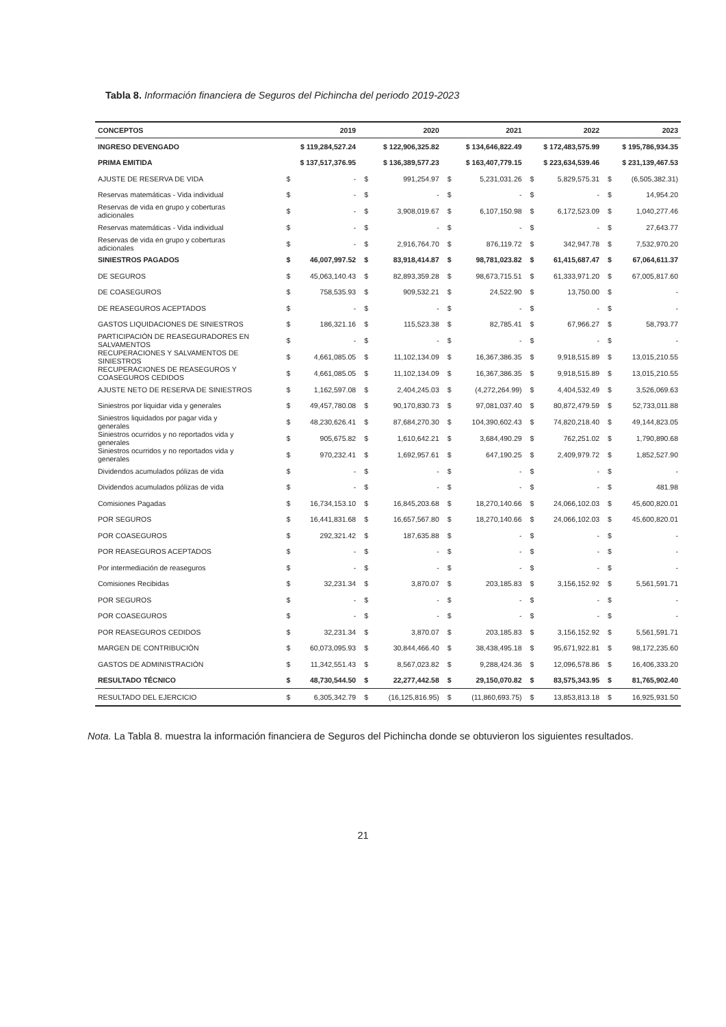Tabla 8. Información financiera de Seguros del Pichincha del periodo 2019-2023
| CONCEPTOS | 2019 | | 2020 | | 2021 | | 2022 | | 2023 | |
| --- | --- | --- | --- | --- | --- | --- | --- | --- | --- | --- |
| INGRESO DEVENGADO | $ 119,284,527.24 | | $ 122,906,325.82 | | $ 134,646,822.49 | | $ 172,483,575.99 | | $ 195,786,934.35 | |
| PRIMA EMITIDA | $ 137,517,376.95 | | $ 136,389,577.23 | | $ 163,407,779.15 | | $ 223,634,539.46 | | $ 231,139,467.53 | |
| AJUSTE DE RESERVA DE VIDA | $ | - | $ | 991,254.97 | $ | 5,231,031.26 | $ | 5,829,575.31 | $ | (6,505,382.31) |
| Reservas matemáticas - Vida individual | $ | - | $ | - | $ | - | $ | - | $ | 14,954.20 |
| Reservas de vida en grupo y coberturas adicionales | $ | - | $ | 3,908,019.67 | $ | 6,107,150.98 | $ | 6,172,523.09 | $ | 1,040,277.46 |
| Reservas matemáticas - Vida individual | $ | - | $ | - | $ | - | $ | - | $ | 27,643.77 |
| Reservas de vida en grupo y coberturas adicionales | $ | - | $ | 2,916,764.70 | $ | 876,119.72 | $ | 342,947.78 | $ | 7,532,970.20 |
| SINIESTROS PAGADOS | $ | 46,007,997.52 | $ | 83,918,414.87 | $ | 98,781,023.82 | $ | 61,415,687.47 | $ | 67,064,611.37 |
| DE SEGUROS | $ | 45,063,140.43 | $ | 82,893,359.28 | $ | 98,673,715.51 | $ | 61,333,971.20 | $ | 67,005,817.60 |
| DE COASEGUROS | $ | 758,535.93 | $ | 909,532.21 | $ | 24,522.90 | $ | 13,750.00 | $ | - |
| DE REASEGUROS ACEPTADOS | $ | - | $ | - | $ | - | $ | - | $ | - |
| GASTOS LIQUIDACIONES DE SINIESTROS | $ | 186,321.16 | $ | 115,523.38 | $ | 82,785.41 | $ | 67,966.27 | $ | 58,793.77 |
| PARTICIPACIÓN DE REASEGURADORES EN SALVAMENTOS | $ | - | $ | - | $ | - | $ | - | $ | - |
| RECUPERACIONES Y SALVAMENTOS DE SINIESTROS | $ | 4,661,085.05 | $ | 11,102,134.09 | $ | 16,367,386.35 | $ | 9,918,515.89 | $ | 13,015,210.55 |
| RECUPERACIONES DE REASEGUROS Y COASEGUROS CEDIDOS | $ | 4,661,085.05 | $ | 11,102,134.09 | $ | 16,367,386.35 | $ | 9,918,515.89 | $ | 13,015,210.55 |
| AJUSTE NETO DE RESERVA DE SINIESTROS | $ | 1,162,597.08 | $ | 2,404,245.03 | $ | (4,272,264.99) | $ | 4,404,532.49 | $ | 3,526,069.63 |
| Siniestros por liquidar vida y generales | $ | 49,457,780.08 | $ | 90,170,830.73 | $ | 97,081,037.40 | $ | 80,872,479.59 | $ | 52,733,011.88 |
| Siniestros liquidados por pagar vida y generales | $ | 48,230,626.41 | $ | 87,684,270.30 | $ | 104,390,602.43 | $ | 74,820,218.40 | $ | 49,144,823.05 |
| Siniestros ocurridos y no reportados vida y generales | $ | 905,675.82 | $ | 1,610,642.21 | $ | 3,684,490.29 | $ | 762,251.02 | $ | 1,790,890.68 |
| Siniestros ocurridos y no reportados vida y generales | $ | 970,232.41 | $ | 1,692,957.61 | $ | 647,190.25 | $ | 2,409,979.72 | $ | 1,852,527.90 |
| Dividendos acumulados pólizas de vida | $ | - | $ | - | $ | - | $ | - | $ | - |
| Dividendos acumulados pólizas de vida | $ | - | $ | - | $ | - | $ | - | $ | 481.98 |
| Comisiones Pagadas | $ | 16,734,153.10 | $ | 16,845,203.68 | $ | 18,270,140.66 | $ | 24,066,102.03 | $ | 45,600,820.01 |
| POR SEGUROS | $ | 16,441,831.68 | $ | 16,657,567.80 | $ | 18,270,140.66 | $ | 24,066,102.03 | $ | 45,600,820.01 |
| POR COASEGUROS | $ | 292,321.42 | $ | 187,635.88 | $ | - | $ | - | $ | - |
| POR REASEGUROS ACEPTADOS | $ | - | $ | - | $ | - | $ | - | $ | - |
| Por intermediación de reaseguros | $ | - | $ | - | $ | - | $ | - | $ | - |
| Comisiones Recibidas | $ | 32,231.34 | $ | 3,870.07 | $ | 203,185.83 | $ | 3,156,152.92 | $ | 5,561,591.71 |
| POR SEGUROS | $ | - | $ | - | $ | - | $ | - | $ | - |
| POR COASEGUROS | $ | - | $ | - | $ | - | $ | - | $ | - |
| POR REASEGUROS CEDIDOS | $ | 32,231.34 | $ | 3,870.07 | $ | 203,185.83 | $ | 3,156,152.92 | $ | 5,561,591.71 |
| MARGEN DE CONTRIBUCIÓN | $ | 60,073,095.93 | $ | 30,844,466.40 | $ | 38,438,495.18 | $ | 95,671,922.81 | $ | 98,172,235.60 |
| GASTOS DE ADMINISTRACIÓN | $ | 11,342,551.43 | $ | 8,567,023.82 | $ | 9,288,424.36 | $ | 12,096,578.86 | $ | 16,406,333.20 |
| RESULTADO TÉCNICO | $ | 48,730,544.50 | $ | 22,277,442.58 | $ | 29,150,070.82 | $ | 83,575,343.95 | $ | 81,765,902.40 |
| RESULTADO DEL EJERCICIO | $ | 6,305,342.79 | $ | (16,125,816.95) | $ | (11,860,693.75) | $ | 13,853,813.18 | $ | 16,925,931.50 |
Nota. La Tabla 8. muestra la información financiera de Seguros del Pichincha donde se obtuvieron los siguientes resultados.
21